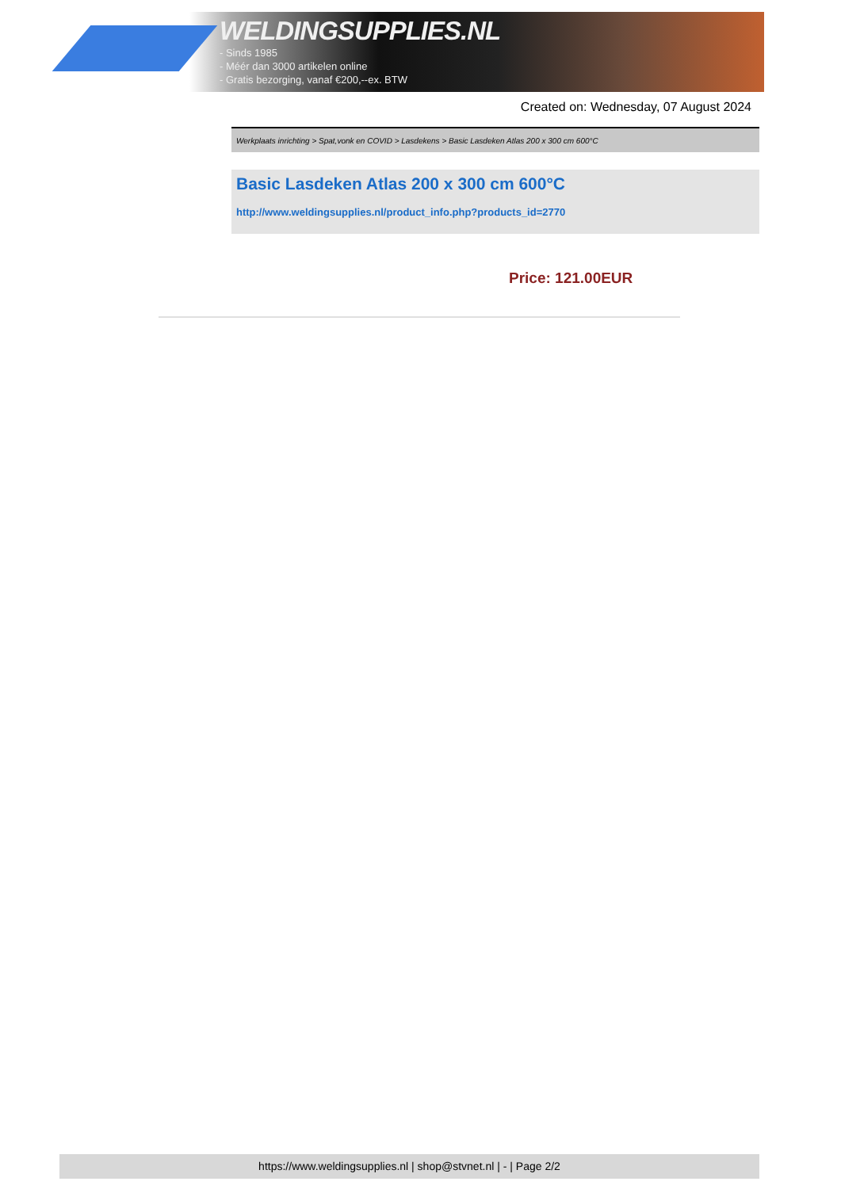WELDINGSUPPLIES.NL
- Sinds 1985
- Méér dan 3000 artikelen online
- Gratis bezorging, vanaf €200,--ex. BTW
Created on: Wednesday, 07 August 2024
Werkplaats inrichting > Spat,vonk en COVID > Lasdekens > Basic Lasdeken Atlas 200 x 300 cm 600°C
Basic Lasdeken Atlas 200 x 300 cm 600°C
http://www.weldingsupplies.nl/product_info.php?products_id=2770
Price: 121.00EUR
https://www.weldingsupplies.nl | shop@stvnet.nl | - | Page 2/2